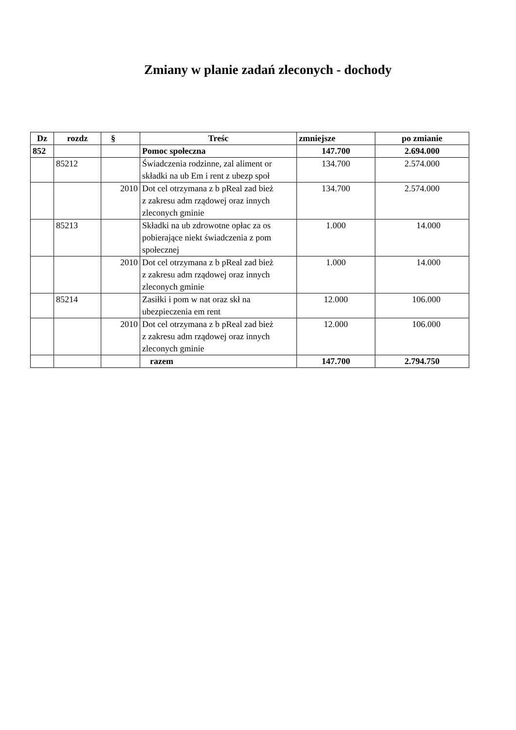Zmiany w planie zadań zleconych - dochody
| Dz | rozdz | § | Treśc | zmniejsze | po zmianie |
| --- | --- | --- | --- | --- | --- |
| 852 | | | Pomoc społeczna | 147.700 | 2.694.000 |
| | 85212 | | Świadczenia rodzinne, zal aliment or składki na ub Em i rent z ubezp społ | 134.700 | 2.574.000 |
| | | 2010 | Dot cel otrzymana z b pReal zad bież z zakresu adm rządowej oraz innych zleconych gminie | 134.700 | 2.574.000 |
| | 85213 | | Składki na ub zdrowotne opłac za os pobierające niekt świadczenia z pom społecznej | 1.000 | 14.000 |
| | | 2010 | Dot cel otrzymana z b pReal zad bież z zakresu adm rządowej oraz innych zleconych gminie | 1.000 | 14.000 |
| | 85214 | | Zasiłki i pom w nat oraz skł na ubezpieczenia em rent | 12.000 | 106.000 |
| | | 2010 | Dot cel otrzymana z b pReal zad bież z zakresu adm rządowej oraz innych zleconych gminie | 12.000 | 106.000 |
| | | | razem | 147.700 | 2.794.750 |